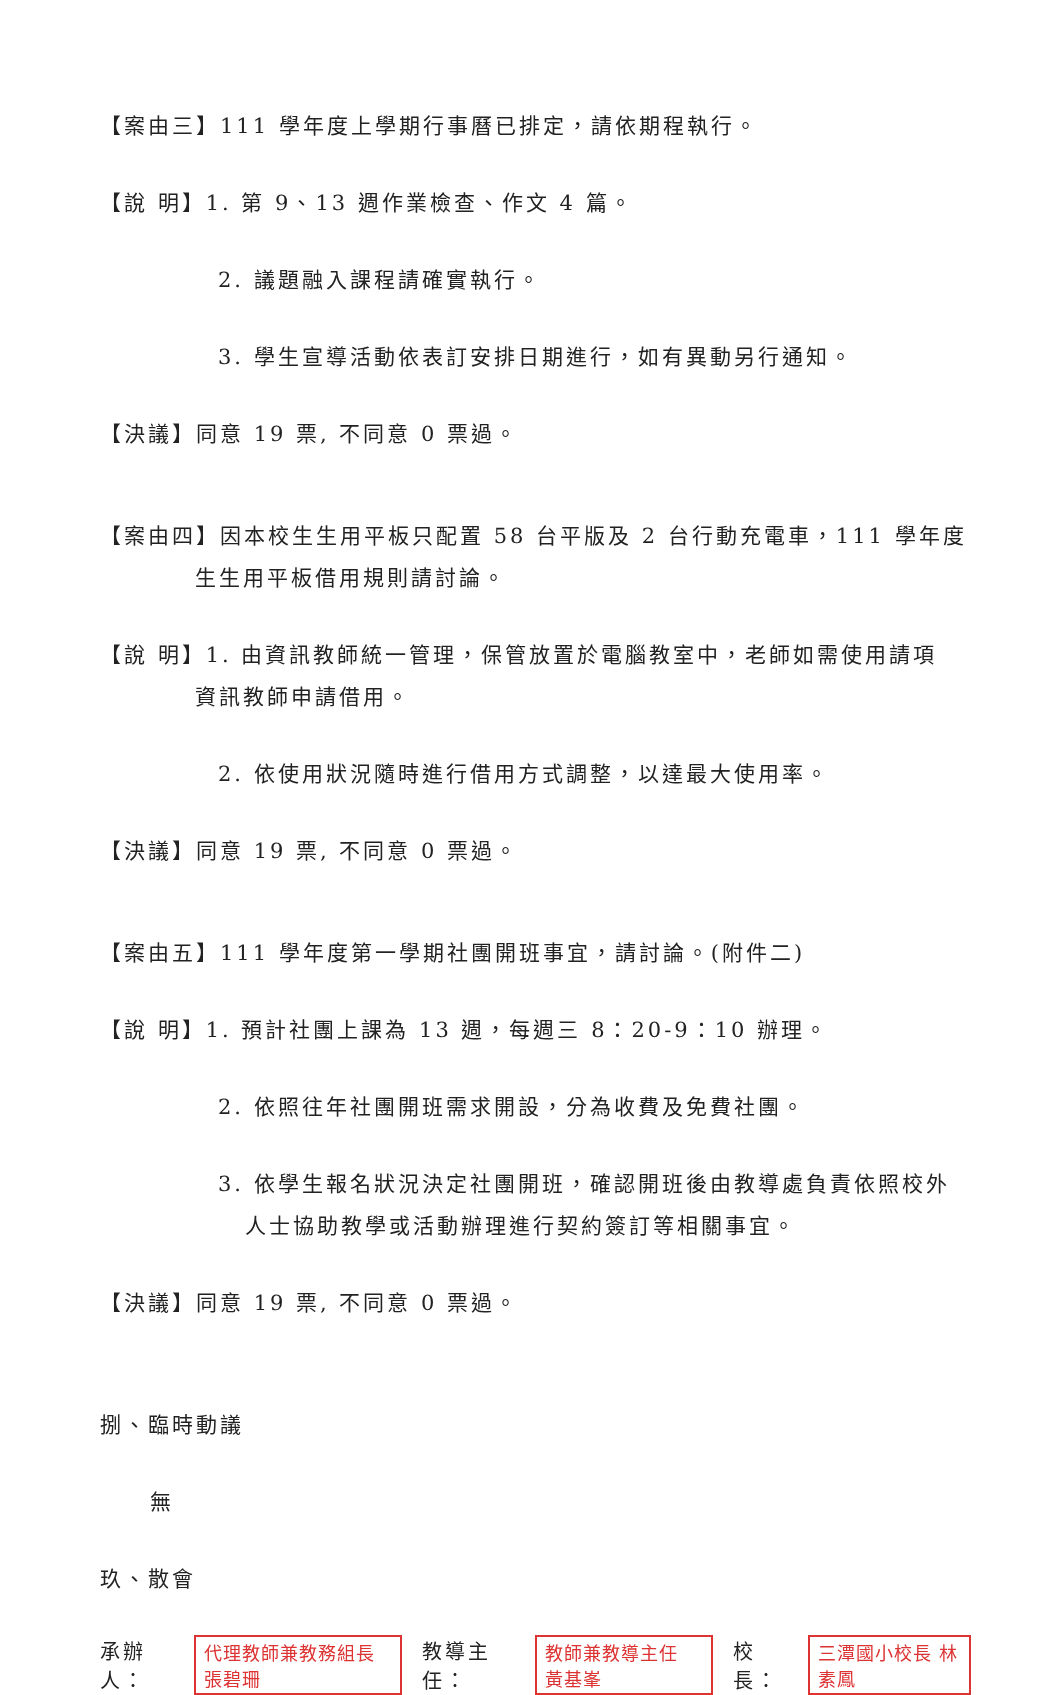【案由三】111 學年度上學期行事曆已排定，請依期程執行。
【說 明】1. 第 9、13 週作業檢查、作文 4 篇。
2. 議題融入課程請確實執行。
3. 學生宣導活動依表訂安排日期進行，如有異動另行通知。
【決議】同意 19 票, 不同意 0 票過。
【案由四】因本校生生用平板只配置 58 台平版及 2 台行動充電車，111 學年度
生生用平板借用規則請討論。
【說 明】1. 由資訊教師統一管理，保管放置於電腦教室中，老師如需使用請項
資訊教師申請借用。
2. 依使用狀況隨時進行借用方式調整，以達最大使用率。
【決議】同意 19 票, 不同意 0 票過。
【案由五】111 學年度第一學期社團開班事宜，請討論。(附件二)
【說 明】1. 預計社團上課為 13 週，每週三 8：20-9：10 辦理。
2. 依照往年社團開班需求開設，分為收費及免費社團。
3. 依學生報名狀況決定社團開班，確認開班後由教導處負責依照校外
人士協助教學或活動辦理進行契約簽訂等相關事宜。
【決議】同意 19 票, 不同意 0 票過。
捌、臨時動議
無
玖、散會
承辦人： 代理教師兼教務組長 張碧珊 教導主任： 教師兼教導主任 黃基峯 校長： 三潭國小校長 林素鳳